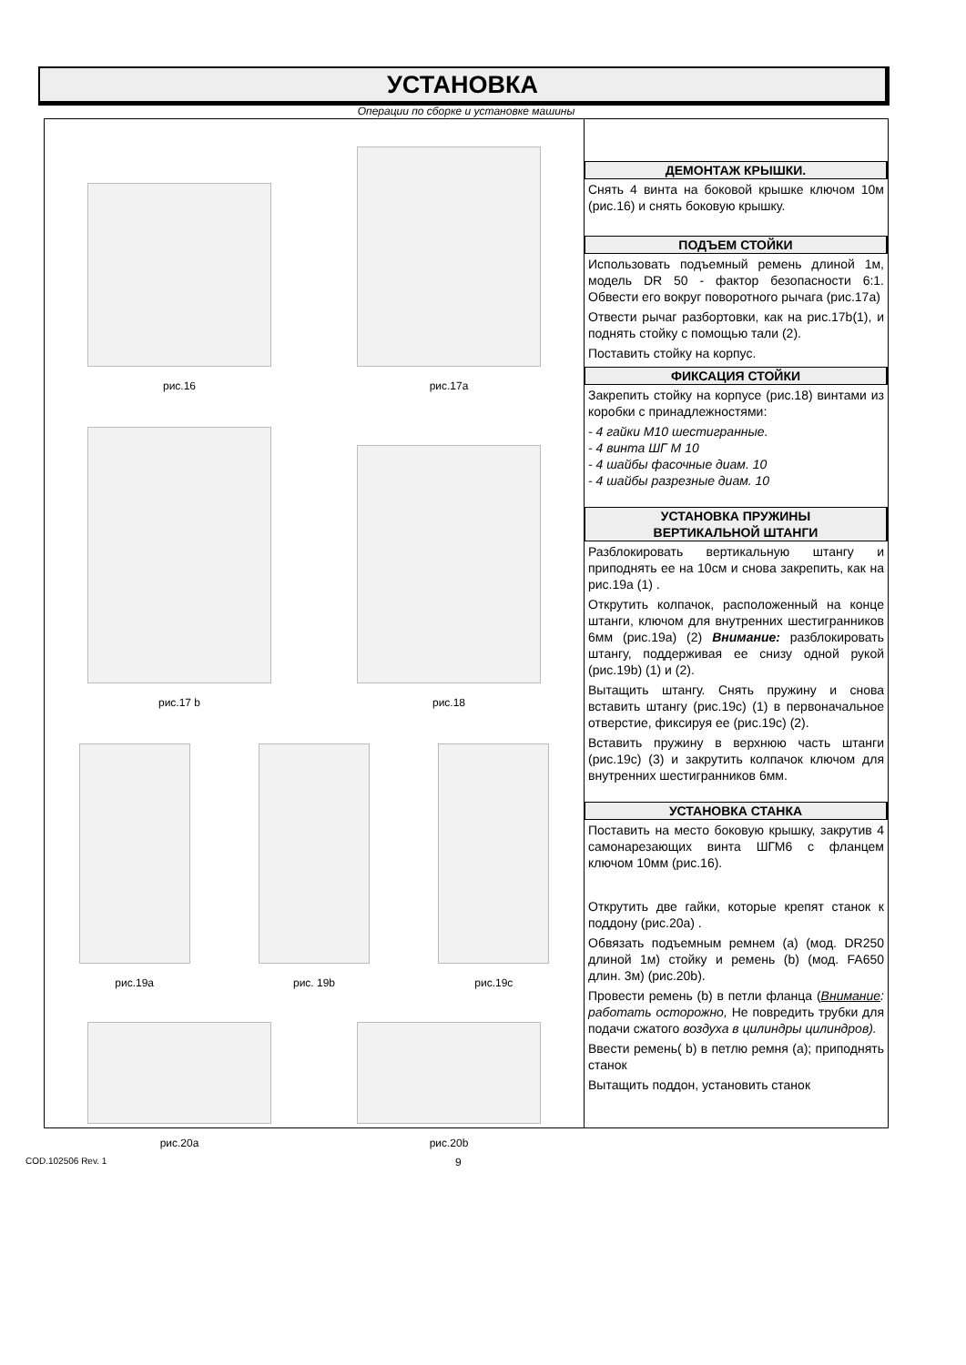УСТАНОВКА
Операции по сборке и установке машины
рис.16
рис.17a
рис.17 b
рис.18
рис.19a
рис. 19b
рис.19c
рис.20a
рис.20b
ДЕМОНТАЖ КРЫШКИ.
Снять 4 винта на боковой крышке ключом 10м (рис.16) и снять боковую крышку.
ПОДЪЕМ СТОЙКИ
Использовать подъемный ремень длиной 1м, модель DR 50 - фактор безопасности 6:1. Обвести его вокруг поворотного рычага (рис.17a)
Отвести рычаг разбортовки, как на рис.17b(1), и поднять стойку с помощью тали (2).
Поставить стойку на корпус.
ФИКСАЦИЯ СТОЙКИ
Закрепить стойку на корпусе (рис.18) винтами из коробки с принадлежностями:
- 4 гайки М10 шестигранные.
- 4 винта ШГ М 10
- 4 шайбы фасочные диам. 10
- 4 шайбы разрезные диам. 10
УСТАНОВКА ПРУЖИНЫ
ВЕРТИКАЛЬНОЙ ШТАНГИ
Разблокировать вертикальную штангу и приподнять ее на 10см и снова закрепить, как на рис.19a (1) .
Открутить колпачок, расположенный на конце штанги, ключом для внутренних шестигранников 6мм (рис.19a) (2) Внимание: разблокировать штангу, поддерживая ее снизу одной рукой (рис.19b) (1) и (2).
Вытащить штангу. Снять пружину и снова вставить штангу (рис.19c) (1) в первоначальное отверстие, фиксируя ее (рис.19c) (2).
Вставить пружину в верхнюю часть штанги (рис.19c) (3) и закрутить колпачок ключом для внутренних шестигранников 6мм.
УСТАНОВКА СТАНКА
Поставить на место боковую крышку, закрутив 4 самонарезающих винта ШГМ6 с фланцем ключом 10мм (рис.16).
Открутить две гайки, которые крепят станок к поддону (рис.20a) .
Обвязать подъемным ремнем (a) (мод. DR250 длиной 1м) стойку и ремень (b) (мод. FA650 длин. 3м) (рис.20b).
Провести ремень (b) в петли фланца (Внимание: работать осторожно, Не повредить трубки для подачи сжатого воздуха в цилиндры цилиндров).
Ввести ремень( b) в петлю ремня (a); приподнять станок
Вытащить поддон, установить станок
COD.102506 Rev. 1 9